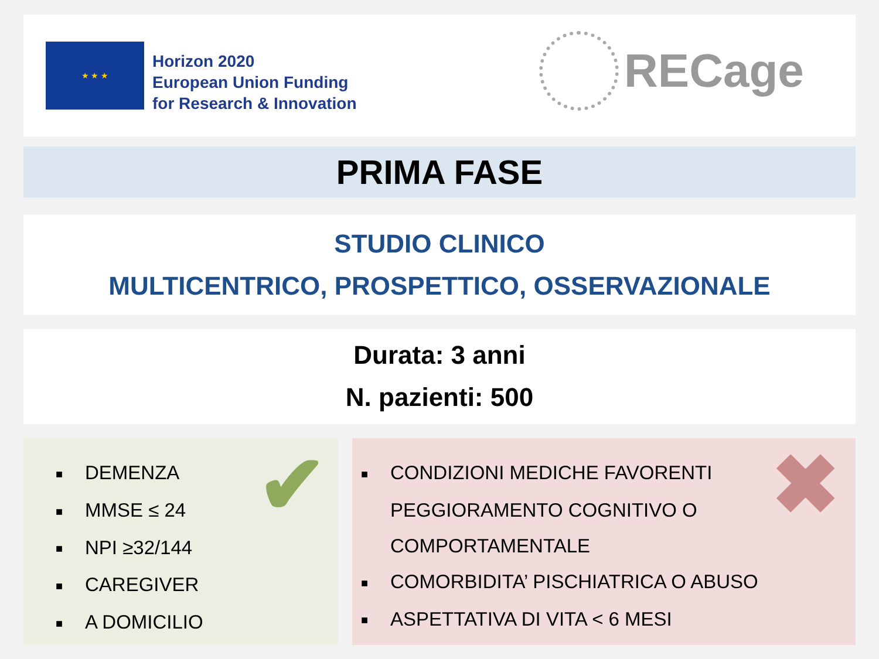★ ★ ★
Horizon 2020
European Union Funding
for Research & Innovation
RECage
PRIMA FASE
STUDIO CLINICO
MULTICENTRICO, PROSPETTICO, OSSERVAZIONALE
Durata: 3 anni
N. pazienti: 500
■ DEMENZA
■ MMSE ≤ 24
■ NPI ≥32/144
■ CAREGIVER
■ A DOMICILIO
✔
■ CONDIZIONI MEDICHE FAVORENTI
PEGGIORAMENTO COGNITIVO O
COMPORTAMENTALE
■ COMORBIDITA’ PISCHIATRICA O ABUSO
■ ASPETTATIVA DI VITA < 6 MESI
✖